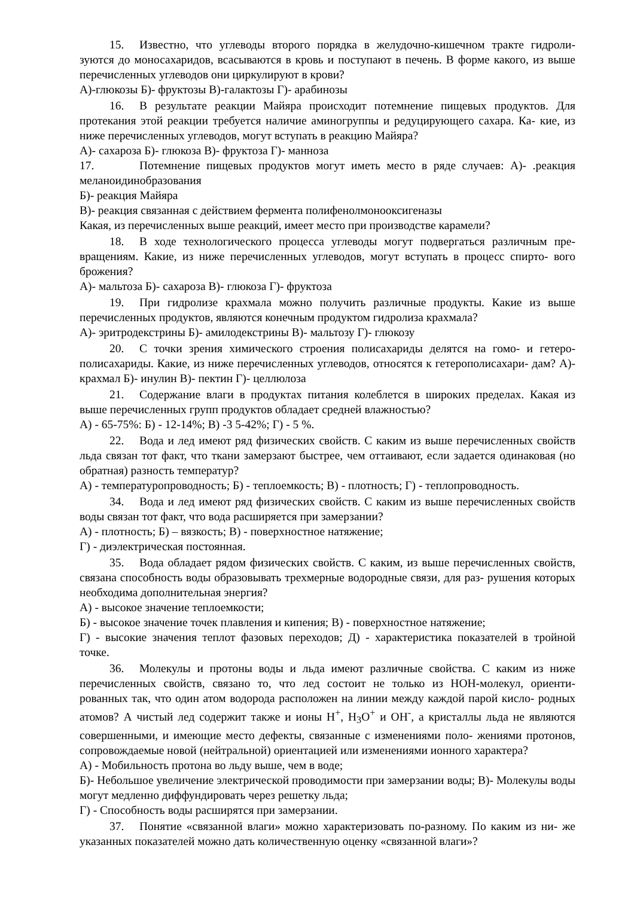15. Известно, что углеводы второго порядка в желудочно-кишечном тракте гидроли- зуются до моносахаридов, всасываются в кровь и поступают в печень. В форме какого, из выше перечисленных углеводов они циркулируют в крови?
А)-глюкозы Б)- фруктозы В)-галактозы Г)- арабинозы
16. В результате реакции Майяра происходит потемнение пищевых продуктов. Для протекания этой реакции требуется наличие аминогруппы и редуцирующего сахара. Ка- кие, из ниже перечисленных углеводов, могут вступать в реакцию Майяра?
А)- сахароза Б)- глюкоза В)- фруктоза Г)- манноза
17. Потемнение пищевых продуктов могут иметь место в ряде случаев: А)- .реакция меланоидинобразования
Б)- реакция Майяра
В)- реакция связанная с действием фермента полифенолмонооксигеназы
Какая, из перечисленных выше реакций, имеет место при производстве карамели?
18. В ходе технологического процесса углеводы могут подвергаться различным пре- вращениям. Какие, из ниже перечисленных углеводов, могут вступать в процесс спирто- вого брожения?
А)- мальтоза Б)- сахароза В)- глюкоза Г)- фруктоза
19. При гидролизе крахмала можно получить различные продукты. Какие из выше перечисленных продуктов, являются конечным продуктом гидролиза крахмала?
А)- эритродекстрины Б)- амилодекстрины В)- мальтозу Г)- глюкозу
20. С точки зрения химического строения полисахариды делятся на гомо- и гетеро- полисахариды. Какие, из ниже перечисленных углеводов, относятся к гетерополисахари- дам? А)- крахмал Б)- инулин В)- пектин Г)- целлюлоза
21. Содержание влаги в продуктах питания колеблется в широких пределах. Какая из выше перечисленных групп продуктов обладает средней влажностью?
А) - 65-75%: Б) - 12-14%; В) -3 5-42%; Г) - 5 %.
22. Вода и лед имеют ряд физических свойств. С каким из выше перечисленных свойств льда связан тот факт, что ткани замерзают быстрее, чем оттаивают, если задается одинаковая (но обратная) разность температур?
А) - температуропроводность; Б) - теплоемкость; В) - плотность; Г) - теплопроводность.
34. Вода и лед имеют ряд физических свойств. С каким из выше перечисленных свойств воды связан тот факт, что вода расширяется при замерзании?
А) - плотность; Б) – вязкость; В) - поверхностное натяжение;
Г) - диэлектрическая постоянная.
35. Вода обладает рядом физических свойств. С каким, из выше перечисленных свойств, связана способность воды образовывать трехмерные водородные связи, для раз- рушения которых необходима дополнительная энергия?
А) - высокое значение теплоемкости;
Б) - высокое значение точек плавления и кипения; В) - поверхностное натяжение;
Г) - высокие значения теплот фазовых переходов; Д) - характеристика показателей в тройной точке.
36. Молекулы и протоны воды и льда имеют различные свойства. С каким из ниже перечисленных свойств, связано то, что лед состоит не только из НОН-молекул, ориенти- рованных так, что один атом водорода расположен на линии между каждой парой кисло- родных атомов? А чистый лед содержит также и ионы Н<sup>+</sup>, Н<sub>3</sub>О<sup>+</sup> и ОН<sup>-</sup>, а кристаллы льда не являются совершенными, и имеющие место дефекты, связанные с изменениями поло- жениями протонов, сопровождаемые новой (нейтральной) ориентацией или изменениями ионного характера?
А) - Мобильность протона во льду выше, чем в воде;
Б)- Небольшое увеличение электрической проводимости при замерзании воды; В)- Молекулы воды могут медленно диффундировать через решетку льда;
Г) - Способность воды расширятся при замерзании.
37. Понятие «связанной влаги» можно характеризовать по-разному. По каким из ни- же указанных показателей можно дать количественную оценку «связанной влаги»?